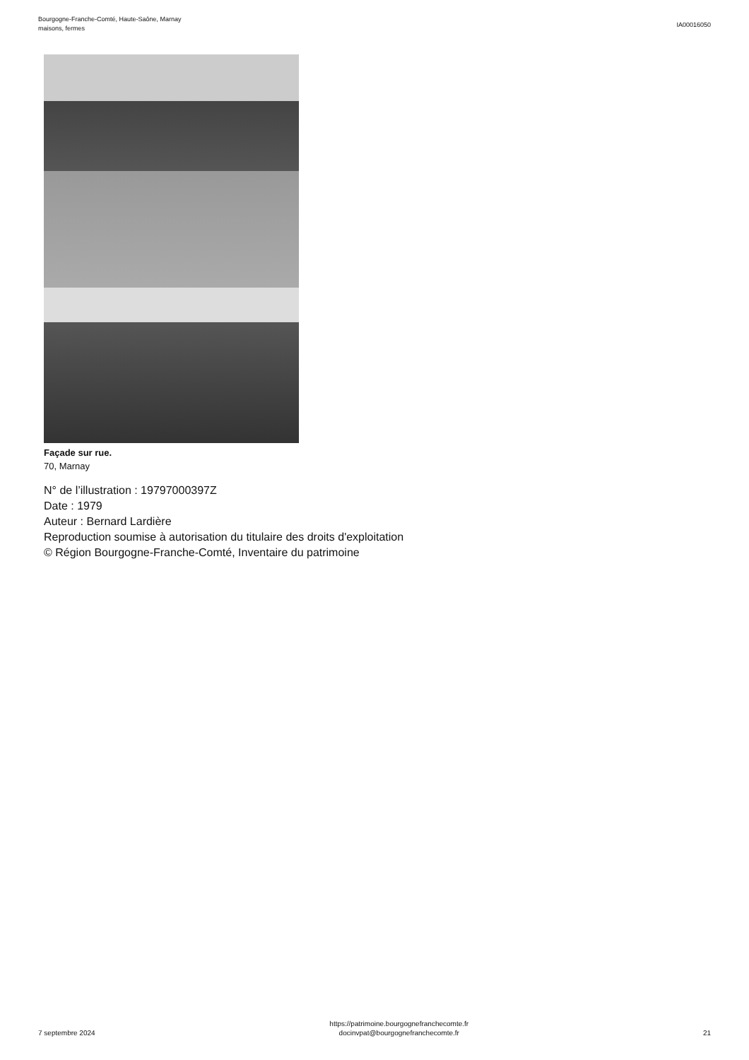Bourgogne-Franche-Comté, Haute-Saône, Marnay
maisons, fermes
IA00016050
Façade sur rue.
70, Marnay
N° de l’illustration : 19797000397Z
Date : 1979
Auteur : Bernard Lardière
Reproduction soumise à autorisation du titulaire des droits d'exploitation
© Région Bourgogne-Franche-Comté, Inventaire du patrimoine
7 septembre 2024
https://patrimoine.bourgognefranchecomte.fr
docinvpat@bourgognefranchecomte.fr
21